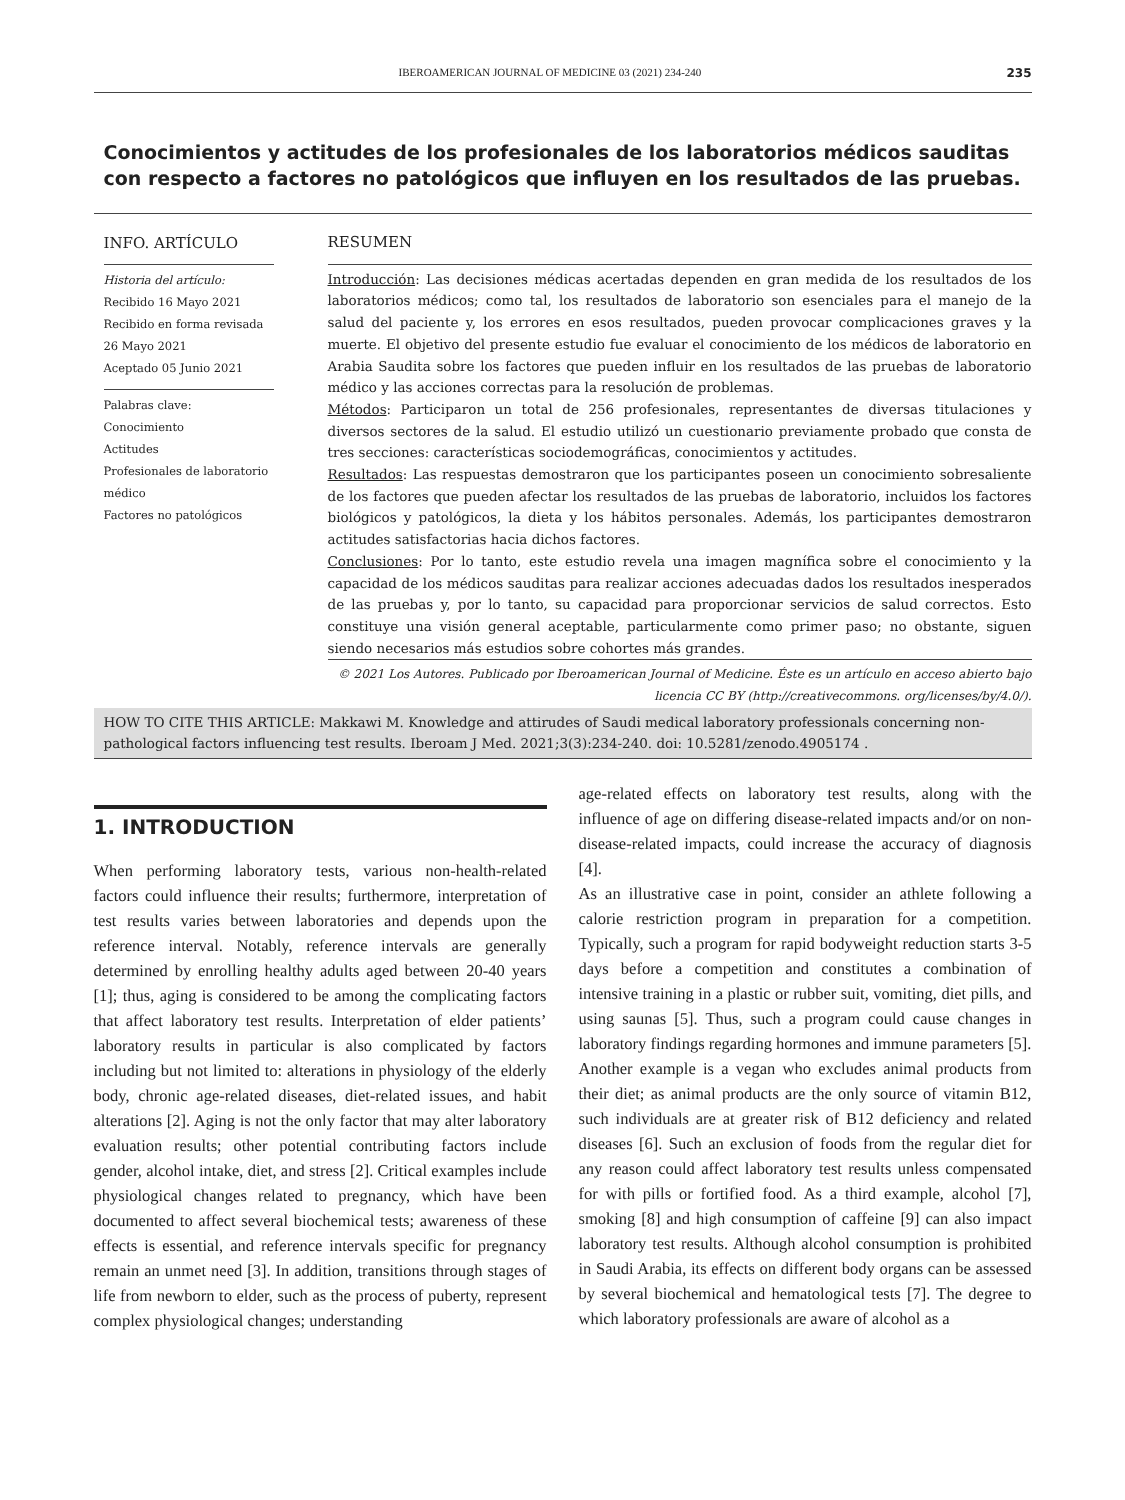IBEROAMERICAN JOURNAL OF MEDICINE 03 (2021) 234-240 235
Conocimientos y actitudes de los profesionales de los laboratorios médicos sauditas con respecto a factores no patológicos que influyen en los resultados de las pruebas.
INFO. ARTÍCULO
Historia del artículo:
Recibido 16 Mayo 2021
Recibido en forma revisada 26 Mayo 2021
Aceptado 05 Junio 2021
Palabras clave:
Conocimiento
Actitudes
Profesionales de laboratorio médico
Factores no patológicos
RESUMEN
Introducción: Las decisiones médicas acertadas dependen en gran medida de los resultados de los laboratorios médicos; como tal, los resultados de laboratorio son esenciales para el manejo de la salud del paciente y, los errores en esos resultados, pueden provocar complicaciones graves y la muerte. El objetivo del presente estudio fue evaluar el conocimiento de los médicos de laboratorio en Arabia Saudita sobre los factores que pueden influir en los resultados de las pruebas de laboratorio médico y las acciones correctas para la resolución de problemas.
Métodos: Participaron un total de 256 profesionales, representantes de diversas titulaciones y diversos sectores de la salud. El estudio utilizó un cuestionario previamente probado que consta de tres secciones: características sociodemográficas, conocimientos y actitudes.
Resultados: Las respuestas demostraron que los participantes poseen un conocimiento sobresaliente de los factores que pueden afectar los resultados de las pruebas de laboratorio, incluidos los factores biológicos y patológicos, la dieta y los hábitos personales. Además, los participantes demostraron actitudes satisfactorias hacia dichos factores.
Conclusiones: Por lo tanto, este estudio revela una imagen magnífica sobre el conocimiento y la capacidad de los médicos sauditas para realizar acciones adecuadas dados los resultados inesperados de las pruebas y, por lo tanto, su capacidad para proporcionar servicios de salud correctos. Esto constituye una visión general aceptable, particularmente como primer paso; no obstante, siguen siendo necesarios más estudios sobre cohortes más grandes.
© 2021 Los Autores. Publicado por Iberoamerican Journal of Medicine. Éste es un artículo en acceso abierto bajo licencia CC BY (http://creativecommons. org/licenses/by/4.0/).
HOW TO CITE THIS ARTICLE: Makkawi M. Knowledge and attirudes of Saudi medical laboratory professionals concerning non-pathological factors influencing test results. Iberoam J Med. 2021;3(3):234-240. doi: 10.5281/zenodo.4905174 .
1. INTRODUCTION
When performing laboratory tests, various non-health-related factors could influence their results; furthermore, interpretation of test results varies between laboratories and depends upon the reference interval. Notably, reference intervals are generally determined by enrolling healthy adults aged between 20-40 years [1]; thus, aging is considered to be among the complicating factors that affect laboratory test results. Interpretation of elder patients’ laboratory results in particular is also complicated by factors including but not limited to: alterations in physiology of the elderly body, chronic age-related diseases, diet-related issues, and habit alterations [2]. Aging is not the only factor that may alter laboratory evaluation results; other potential contributing factors include gender, alcohol intake, diet, and stress [2]. Critical examples include physiological changes related to pregnancy, which have been documented to affect several biochemical tests; awareness of these effects is essential, and reference intervals specific for pregnancy remain an unmet need [3]. In addition, transitions through stages of life from newborn to elder, such as the process of puberty, represent complex physiological changes; understanding
age-related effects on laboratory test results, along with the influence of age on differing disease-related impacts and/or on non-disease-related impacts, could increase the accuracy of diagnosis [4].
As an illustrative case in point, consider an athlete following a calorie restriction program in preparation for a competition. Typically, such a program for rapid bodyweight reduction starts 3-5 days before a competition and constitutes a combination of intensive training in a plastic or rubber suit, vomiting, diet pills, and using saunas [5]. Thus, such a program could cause changes in laboratory findings regarding hormones and immune parameters [5]. Another example is a vegan who excludes animal products from their diet; as animal products are the only source of vitamin B12, such individuals are at greater risk of B12 deficiency and related diseases [6]. Such an exclusion of foods from the regular diet for any reason could affect laboratory test results unless compensated for with pills or fortified food. As a third example, alcohol [7], smoking [8] and high consumption of caffeine [9] can also impact laboratory test results. Although alcohol consumption is prohibited in Saudi Arabia, its effects on different body organs can be assessed by several biochemical and hematological tests [7]. The degree to which laboratory professionals are aware of alcohol as a